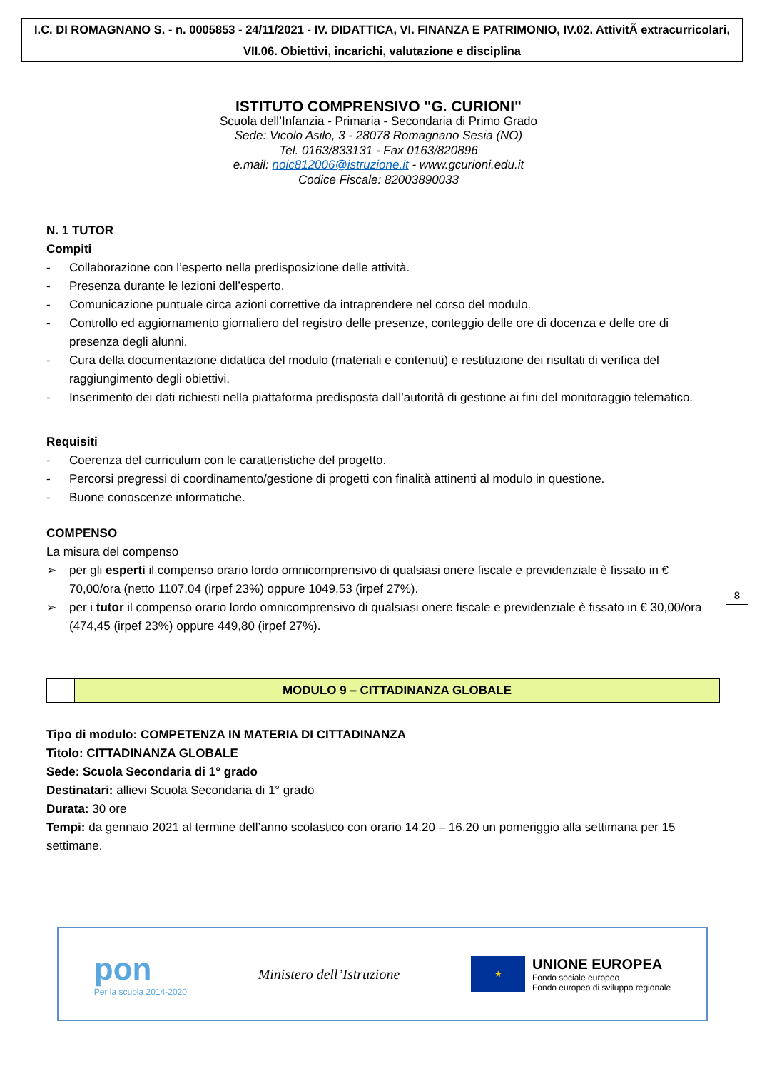I.C. DI ROMAGNANO S. - n. 0005853 - 24/11/2021 - IV. DIDATTICA, VI. FINANZA E PATRIMONIO, IV.02. AttivitÃ extracurricolari, VII.06. Obiettivi, incarichi, valutazione e disciplina
ISTITUTO COMPRENSIVO "G. CURIONI"
Scuola dell’Infanzia - Primaria - Secondaria di Primo Grado
Sede: Vicolo Asilo, 3 - 28078 Romagnano Sesia (NO)
Tel. 0163/833131 - Fax 0163/820896
e.mail: noic812006@istruzione.it - www.gcurioni.edu.it
Codice Fiscale: 82003890033
N. 1 TUTOR
Compiti
- Collaborazione con l’esperto nella predisposizione delle attività.
- Presenza durante le lezioni dell’esperto.
- Comunicazione puntuale circa azioni correttive da intraprendere nel corso del modulo.
- Controllo ed aggiornamento giornaliero del registro delle presenze, conteggio delle ore di docenza e delle ore di presenza degli alunni.
- Cura della documentazione didattica del modulo (materiali e contenuti) e restituzione dei risultati di verifica del raggiungimento degli obiettivi.
- Inserimento dei dati richiesti nella piattaforma predisposta dall’autorità di gestione ai fini del monitoraggio telematico.
Requisiti
- Coerenza del curriculum con le caratteristiche del progetto.
- Percorsi pregressi di coordinamento/gestione di progetti con finalità attinenti al modulo in questione.
- Buone conoscenze informatiche.
COMPENSO
La misura del compenso
➢ per gli esperti il compenso orario lordo omnicomprensivo di qualsiasi onere fiscale e previdenziale è fissato in € 70,00/ora (netto 1107,04 (irpef 23%) oppure 1049,53 (irpef 27%).
➢ per i tutor il compenso orario lordo omnicomprensivo di qualsiasi onere fiscale e previdenziale è fissato in € 30,00/ora (474,45 (irpef 23%) oppure 449,80 (irpef 27%).
| | MODULO 9 – CITTADINANZA GLOBALE |
Tipo di modulo: COMPETENZA IN MATERIA DI CITTADINANZA
Titolo: CITTADINANZA GLOBALE
Sede: Scuola Secondaria di 1° grado
Destinatari: allievi Scuola Secondaria di 1° grado
Durata: 30 ore
Tempi: da gennaio 2021 al termine dell’anno scolastico con orario 14.20 – 16.20 un pomeriggio alla settimana per 15 settimane.
8
pon
Per la scuola 2014-2020
Ministero dell’Istruzione
★
UNIONE EUROPEA
Fondo sociale europeo
Fondo europeo di sviluppo regionale